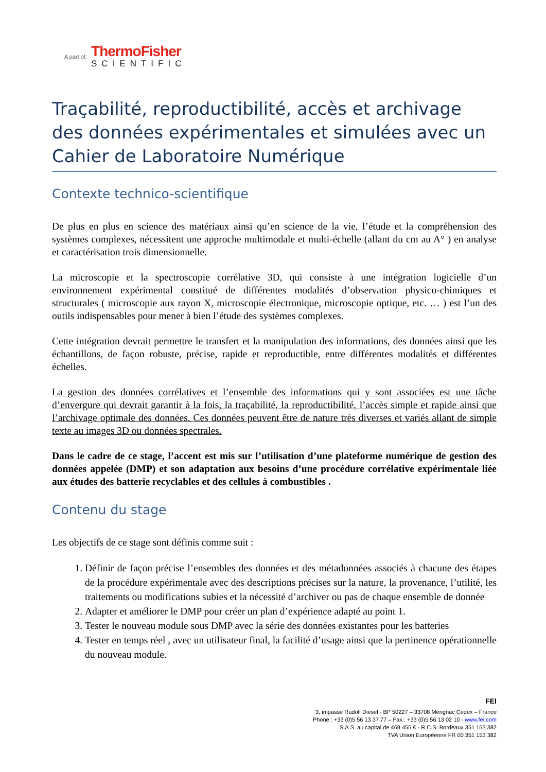A part of:
ThermoFisher
SCIENTIFIC
Traçabilité, reproductibilité, accès et archivage des données expérimentales et simulées avec un Cahier de Laboratoire Numérique
Contexte technico-scientifique
De plus en plus en science des matériaux ainsi qu’en science de la vie, l’étude et la compréhension des systèmes complexes, nécessitent une approche multimodale et multi-échelle (allant du cm au A° ) en analyse et caractérisation trois dimensionnelle.
La microscopie et la spectroscopie corrélative 3D, qui consiste à une intégration logicielle d’un environnement expérimental constitué de différentes modalités d’observation physico-chimiques et structurales ( microscopie aux rayon X, microscopie électronique, microscopie optique, etc. … ) est l’un des outils indispensables pour mener à bien l’étude des systèmes complexes.
Cette intégration devrait permettre le transfert et la manipulation des informations, des données ainsi que les échantillons, de façon robuste, précise, rapide et reproductible, entre différentes modalités et différentes échelles.
La gestion des données corrélatives et l’ensemble des informations qui y sont associées est une tâche d’envergure qui devrait garantir à la fois, la traçabilité, la reproductibilité, l’accès simple et rapide ainsi que l’archivage optimale des données. Ces données peuvent être de nature très diverses et variés allant de simple texte au images 3D ou données spectrales.
Dans le cadre de ce stage, l’accent est mis sur l’utilisation d’une plateforme numérique de gestion des données appelée (DMP) et son adaptation aux besoins d’une procédure corrélative expérimentale liée aux études des batterie recyclables et des cellules à combustibles .
Contenu du stage
Les objectifs de ce stage sont définis comme suit :
1. Définir de façon précise l’ensembles des données et des métadonnées associés à chacune des étapes de la procédure expérimentale avec des descriptions précises sur la nature, la provenance, l’utilité, les traitements ou modifications subies et la nécessité d’archiver ou pas de chaque ensemble de donnée
2. Adapter et améliorer le DMP pour créer un plan d’expérience adapté au point 1.
3. Tester le nouveau module sous DMP avec la série des données existantes pour les batteries
4. Tester en temps réel , avec un utilisateur final, la facilité d’usage ainsi que la pertinence opérationnelle du nouveau module.
FEI
3, impasse Rudolf Diesel - BP 50227 – 33708 Mérignac Cedex – France
Phone : +33 (0)5 56 13 37 77 – Fax : +33 (0)5 56 13 02 10 - www.fei.com
S.A.S. au capital de 469 455 € - R.C.S. Bordeaux 351 153 382
TVA Union Européenne FR 00 351 153 382